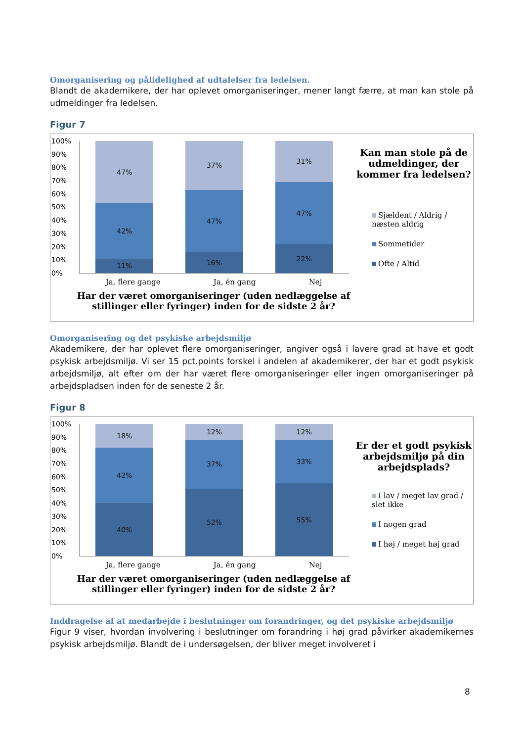Omorganisering og pålidelighed af udtalelser fra ledelsen.
Blandt de akademikere, der har oplevet omorganiseringer, mener langt færre, at man kan stole på udmeldinger fra ledelsen.
Figur 7
100%
90%
80%
70%
60%
50%
40%
30%
20%
10%
0%
47%
42%
11%
37%
47%
16%
31%
47%
22%
Ja, flere gange Ja, én gang Nej
Kan man stole på de udmeldinger, der kommer fra ledelsen?
Sjældent / Aldrig / næsten aldrig
Sommetider
Ofte / Altid
Har der været omorganiseringer (uden nedlæggelse af stillinger eller fyringer) inden for de sidste 2 år?
Omorganisering og det psykiske arbejdsmiljø
Akademikere, der har oplevet flere omorganiseringer, angiver også i lavere grad at have et godt psykisk arbejdsmiljø. Vi ser 15 pct.points forskel i andelen af akademikerer, der har et godt psykisk arbejdsmiljø, alt efter om der har været flere omorganiseringer eller ingen omorganiseringer på arbejdspladsen inden for de seneste 2 år.
Figur 8
100%
90%
80%
70%
60%
50%
40%
30%
20%
10%
0%
18%
42%
40%
12%
37%
52%
12%
33%
55%
Ja, flere gange Ja, én gang Nej
Er der et godt psykisk arbejdsmiljø på din arbejdsplads?
I lav / meget lav grad / slet ikke
I nogen grad
I høj / meget høj grad
Har der været omorganiseringer (uden nedlæggelse af stillinger eller fyringer) inden for de sidste 2 år?
Inddragelse af at medarbejde i beslutninger om forandringer, og det psykiske arbejdsmiljø
Figur 9 viser, hvordan involvering i beslutninger om forandring i høj grad påvirker akademikernes psykisk arbejdsmiljø. Blandt de i undersøgelsen, der bliver meget involveret i
8